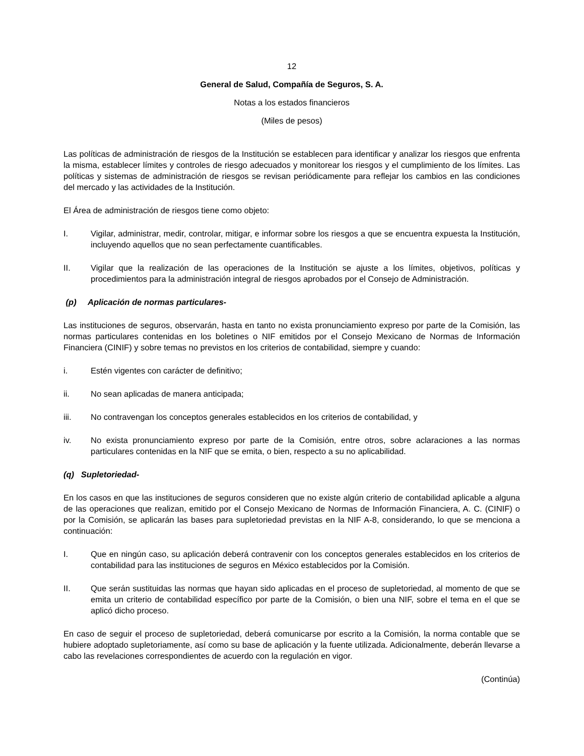12
General de Salud, Compañía de Seguros, S. A.
Notas a los estados financieros
(Miles de pesos)
Las políticas de administración de riesgos de la Institución se establecen para identificar y analizar los riesgos que enfrenta la misma, establecer límites y controles de riesgo adecuados y monitorear los riesgos y el cumplimiento de los límites. Las políticas y sistemas de administración de riesgos se revisan periódicamente para reflejar los cambios en las condiciones del mercado y las actividades de la Institución.
El Área de administración de riesgos tiene como objeto:
I. Vigilar, administrar, medir, controlar, mitigar, e informar sobre los riesgos a que se encuentra expuesta la Institución, incluyendo aquellos que no sean perfectamente cuantificables.
II. Vigilar que la realización de las operaciones de la Institución se ajuste a los límites, objetivos, políticas y procedimientos para la administración integral de riesgos aprobados por el Consejo de Administración.
(p) Aplicación de normas particulares-
Las instituciones de seguros, observarán, hasta en tanto no exista pronunciamiento expreso por parte de la Comisión, las normas particulares contenidas en los boletines o NIF emitidos por el Consejo Mexicano de Normas de Información Financiera (CINIF) y sobre temas no previstos en los criterios de contabilidad, siempre y cuando:
i. Estén vigentes con carácter de definitivo;
ii. No sean aplicadas de manera anticipada;
iii. No contravengan los conceptos generales establecidos en los criterios de contabilidad, y
iv. No exista pronunciamiento expreso por parte de la Comisión, entre otros, sobre aclaraciones a las normas particulares contenidas en la NIF que se emita, o bien, respecto a su no aplicabilidad.
(q) Supletoriedad-
En los casos en que las instituciones de seguros consideren que no existe algún criterio de contabilidad aplicable a alguna de las operaciones que realizan, emitido por el Consejo Mexicano de Normas de Información Financiera, A. C. (CINIF) o por la Comisión, se aplicarán las bases para supletoriedad previstas en la NIF A-8, considerando, lo que se menciona a continuación:
I. Que en ningún caso, su aplicación deberá contravenir con los conceptos generales establecidos en los criterios de contabilidad para las instituciones de seguros en México establecidos por la Comisión.
II. Que serán sustituidas las normas que hayan sido aplicadas en el proceso de supletoriedad, al momento de que se emita un criterio de contabilidad específico por parte de la Comisión, o bien una NIF, sobre el tema en el que se aplicó dicho proceso.
En caso de seguir el proceso de supletoriedad, deberá comunicarse por escrito a la Comisión, la norma contable que se hubiere adoptado supletoriamente, así como su base de aplicación y la fuente utilizada. Adicionalmente, deberán llevarse a cabo las revelaciones correspondientes de acuerdo con la regulación en vigor.
(Continúa)